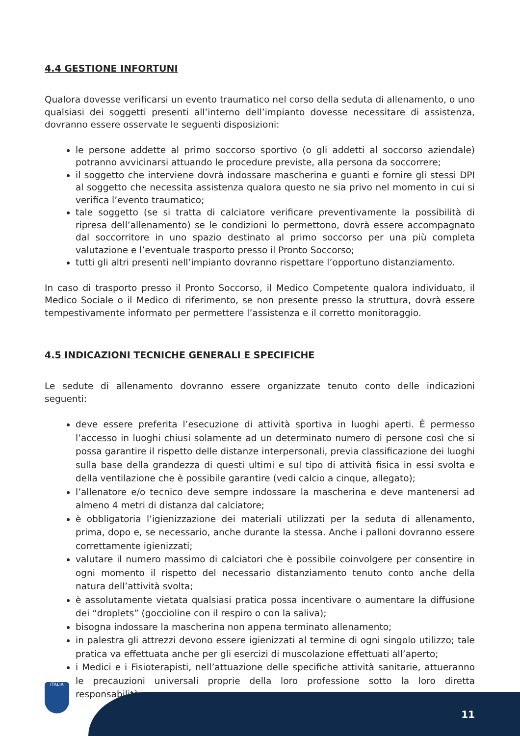4.4 GESTIONE INFORTUNI
Qualora dovesse verificarsi un evento traumatico nel corso della seduta di allenamento, o uno qualsiasi dei soggetti presenti all’interno dell’impianto dovesse necessitare di assistenza, dovranno essere osservate le seguenti disposizioni:
le persone addette al primo soccorso sportivo (o gli addetti al soccorso aziendale) potranno avvicinarsi attuando le procedure previste, alla persona da soccorrere;
il soggetto che interviene dovrà indossare mascherina e guanti e fornire gli stessi DPI al soggetto che necessita assistenza qualora questo ne sia privo nel momento in cui si verifica l’evento traumatico;
tale soggetto (se si tratta di calciatore verificare preventivamente la possibilità di ripresa dell’allenamento) se le condizioni lo permettono, dovrà essere accompagnato dal soccorritore in uno spazio destinato al primo soccorso per una più completa valutazione e l’eventuale trasporto presso il Pronto Soccorso;
tutti gli altri presenti nell’impianto dovranno rispettare l’opportuno distanziamento.
In caso di trasporto presso il Pronto Soccorso, il Medico Competente qualora individuato, il Medico Sociale o il Medico di riferimento, se non presente presso la struttura, dovrà essere tempestivamente informato per permettere l’assistenza e il corretto monitoraggio.
4.5 INDICAZIONI TECNICHE GENERALI E SPECIFICHE
Le sedute di allenamento dovranno essere organizzate tenuto conto delle indicazioni seguenti:
deve essere preferita l’esecuzione di attività sportiva in luoghi aperti. È permesso l’accesso in luoghi chiusi solamente ad un determinato numero di persone così che si possa garantire il rispetto delle distanze interpersonali, previa classificazione dei luoghi sulla base della grandezza di questi ultimi e sul tipo di attività fisica in essi svolta e della ventilazione che è possibile garantire (vedi calcio a cinque, allegato);
l’allenatore e/o tecnico deve sempre indossare la mascherina e deve mantenersi ad almeno 4 metri di distanza dal calciatore;
è obbligatoria l’igienizzazione dei materiali utilizzati per la seduta di allenamento, prima, dopo e, se necessario, anche durante la stessa. Anche i palloni dovranno essere correttamente igienizzati;
valutare il numero massimo di calciatori che è possibile coinvolgere per consentire in ogni momento il rispetto del necessario distanziamento tenuto conto anche della natura dell’attività svolta;
è assolutamente vietata qualsiasi pratica possa incentivare o aumentare la diffusione dei “droplets” (goccioline con il respiro o con la saliva);
bisogna indossare la mascherina non appena terminato allenamento;
in palestra gli attrezzi devono essere igienizzati al termine di ogni singolo utilizzo; tale pratica va effettuata anche per gli esercizi di muscolazione effettuati all’aperto;
i Medici e i Fisioterapisti, nell’attuazione delle specifiche attività sanitarie, attueranno le precauzioni universali proprie della loro professione sotto la loro diretta responsabilità.
ITALIA 11